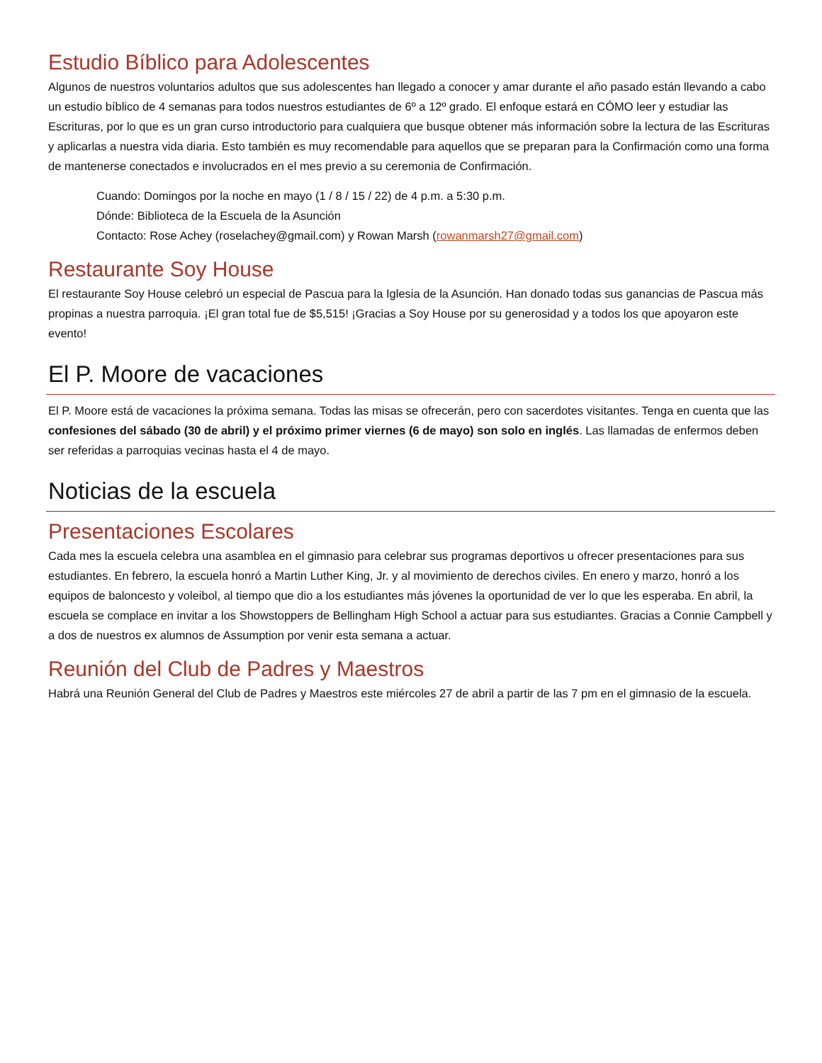Estudio Bíblico para Adolescentes
Algunos de nuestros voluntarios adultos que sus adolescentes han llegado a conocer y amar durante el año pasado están llevando a cabo un estudio bíblico de 4 semanas para todos nuestros estudiantes de 6º a 12º grado. El enfoque estará en CÓMO leer y estudiar las Escrituras, por lo que es un gran curso introductorio para cualquiera que busque obtener más información sobre la lectura de las Escrituras y aplicarlas a nuestra vida diaria. Esto también es muy recomendable para aquellos que se preparan para la Confirmación como una forma de mantenerse conectados e involucrados en el mes previo a su ceremonia de Confirmación.
Cuando: Domingos por la noche en mayo (1 / 8 / 15 / 22) de 4 p.m. a 5:30 p.m.
Dónde: Biblioteca de la Escuela de la Asunción
Contacto: Rose Achey (roselachey@gmail.com) y Rowan Marsh (rowanmarsh27@gmail.com)
Restaurante Soy House
El restaurante Soy House celebró un especial de Pascua para la Iglesia de la Asunción. Han donado todas sus ganancias de Pascua más propinas a nuestra parroquia. ¡El gran total fue de $5,515! ¡Gracias a Soy House por su generosidad y a todos los que apoyaron este evento!
El P. Moore de vacaciones
El P. Moore está de vacaciones la próxima semana. Todas las misas se ofrecerán, pero con sacerdotes visitantes. Tenga en cuenta que las confesiones del sábado (30 de abril) y el próximo primer viernes (6 de mayo) son solo en inglés. Las llamadas de enfermos deben ser referidas a parroquias vecinas hasta el 4 de mayo.
Noticias de la escuela
Presentaciones Escolares
Cada mes la escuela celebra una asamblea en el gimnasio para celebrar sus programas deportivos u ofrecer presentaciones para sus estudiantes. En febrero, la escuela honró a Martin Luther King, Jr. y al movimiento de derechos civiles. En enero y marzo, honró a los equipos de baloncesto y voleibol, al tiempo que dio a los estudiantes más jóvenes la oportunidad de ver lo que les esperaba. En abril, la escuela se complace en invitar a los Showstoppers de Bellingham High School a actuar para sus estudiantes. Gracias a Connie Campbell y a dos de nuestros ex alumnos de Assumption por venir esta semana a actuar.
Reunión del Club de Padres y Maestros
Habrá una Reunión General del Club de Padres y Maestros este miércoles 27 de abril a partir de las 7 pm en el gimnasio de la escuela.